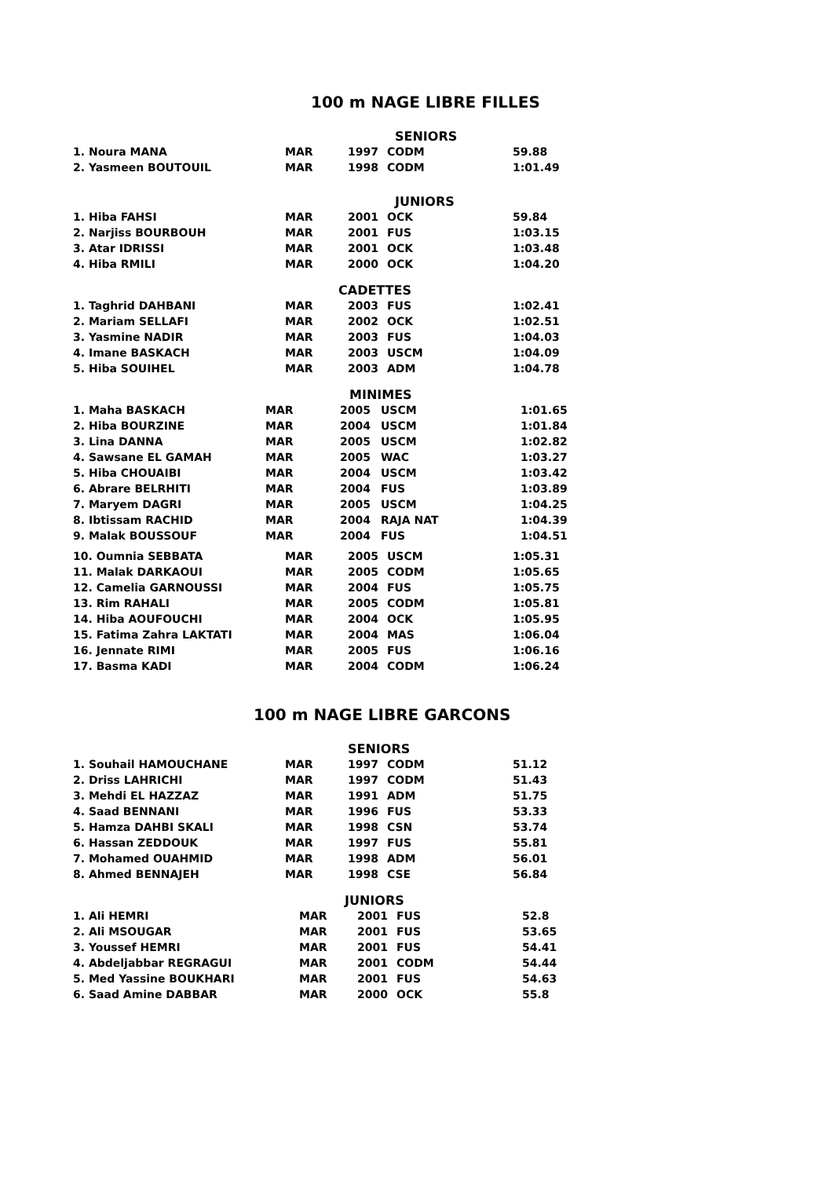100 m NAGE LIBRE FILLES
SENIORS
| 1. Noura MANA | MAR | 1997 | CODM | 59.88 |
| 2. Yasmeen BOUTOUIL | MAR | 1998 | CODM | 1:01.49 |
JUNIORS
| 1. Hiba FAHSI | MAR | 2001 | OCK | 59.84 |
| 2. Narjiss BOURBOUH | MAR | 2001 | FUS | 1:03.15 |
| 3. Atar IDRISSI | MAR | 2001 | OCK | 1:03.48 |
| 4. Hiba RMILI | MAR | 2000 | OCK | 1:04.20 |
CADETTES
| 1. Taghrid DAHBANI | MAR | 2003 | FUS | 1:02.41 |
| 2. Mariam SELLAFI | MAR | 2002 | OCK | 1:02.51 |
| 3. Yasmine NADIR | MAR | 2003 | FUS | 1:04.03 |
| 4. Imane BASKACH | MAR | 2003 | USCM | 1:04.09 |
| 5. Hiba SOUIHEL | MAR | 2003 | ADM | 1:04.78 |
MINIMES
| 1. Maha BASKACH | MAR | 2005 | USCM | 1:01.65 |
| 2. Hiba BOURZINE | MAR | 2004 | USCM | 1:01.84 |
| 3. Lina DANNA | MAR | 2005 | USCM | 1:02.82 |
| 4. Sawsane EL GAMAH | MAR | 2005 | WAC | 1:03.27 |
| 5. Hiba CHOUAIBI | MAR | 2004 | USCM | 1:03.42 |
| 6. Abrare BELRHITI | MAR | 2004 | FUS | 1:03.89 |
| 7. Maryem DAGRI | MAR | 2005 | USCM | 1:04.25 |
| 8. Ibtissam RACHID | MAR | 2004 | RAJA NAT | 1:04.39 |
| 9. Malak BOUSSOUF | MAR | 2004 | FUS | 1:04.51 |
| 10. Oumnia SEBBATA | MAR | 2005 | USCM | 1:05.31 |
| 11. Malak DARKAOUI | MAR | 2005 | CODM | 1:05.65 |
| 12. Camelia GARNOUSSI | MAR | 2004 | FUS | 1:05.75 |
| 13. Rim RAHALI | MAR | 2005 | CODM | 1:05.81 |
| 14. Hiba AOUFOUCHI | MAR | 2004 | OCK | 1:05.95 |
| 15. Fatima Zahra LAKTATI | MAR | 2004 | MAS | 1:06.04 |
| 16. Jennate RIMI | MAR | 2005 | FUS | 1:06.16 |
| 17. Basma KADI | MAR | 2004 | CODM | 1:06.24 |
100 m NAGE LIBRE GARCONS
SENIORS
| 1. Souhail HAMOUCHANE | MAR | 1997 | CODM | 51.12 |
| 2. Driss LAHRICHI | MAR | 1997 | CODM | 51.43 |
| 3. Mehdi EL HAZZAZ | MAR | 1991 | ADM | 51.75 |
| 4. Saad BENNANI | MAR | 1996 | FUS | 53.33 |
| 5. Hamza DAHBI SKALI | MAR | 1998 | CSN | 53.74 |
| 6. Hassan ZEDDOUK | MAR | 1997 | FUS | 55.81 |
| 7. Mohamed OUAHMID | MAR | 1998 | ADM | 56.01 |
| 8. Ahmed BENNAJEH | MAR | 1998 | CSE | 56.84 |
JUNIORS
| 1. Ali HEMRI | MAR | 2001 | FUS | 52.8 |
| 2. Ali MSOUGAR | MAR | 2001 | FUS | 53.65 |
| 3. Youssef HEMRI | MAR | 2001 | FUS | 54.41 |
| 4. Abdeljabbar REGRAGUI | MAR | 2001 | CODM | 54.44 |
| 5. Med Yassine BOUKHARI | MAR | 2001 | FUS | 54.63 |
| 6. Saad Amine DABBAR | MAR | 2000 | OCK | 55.8 |